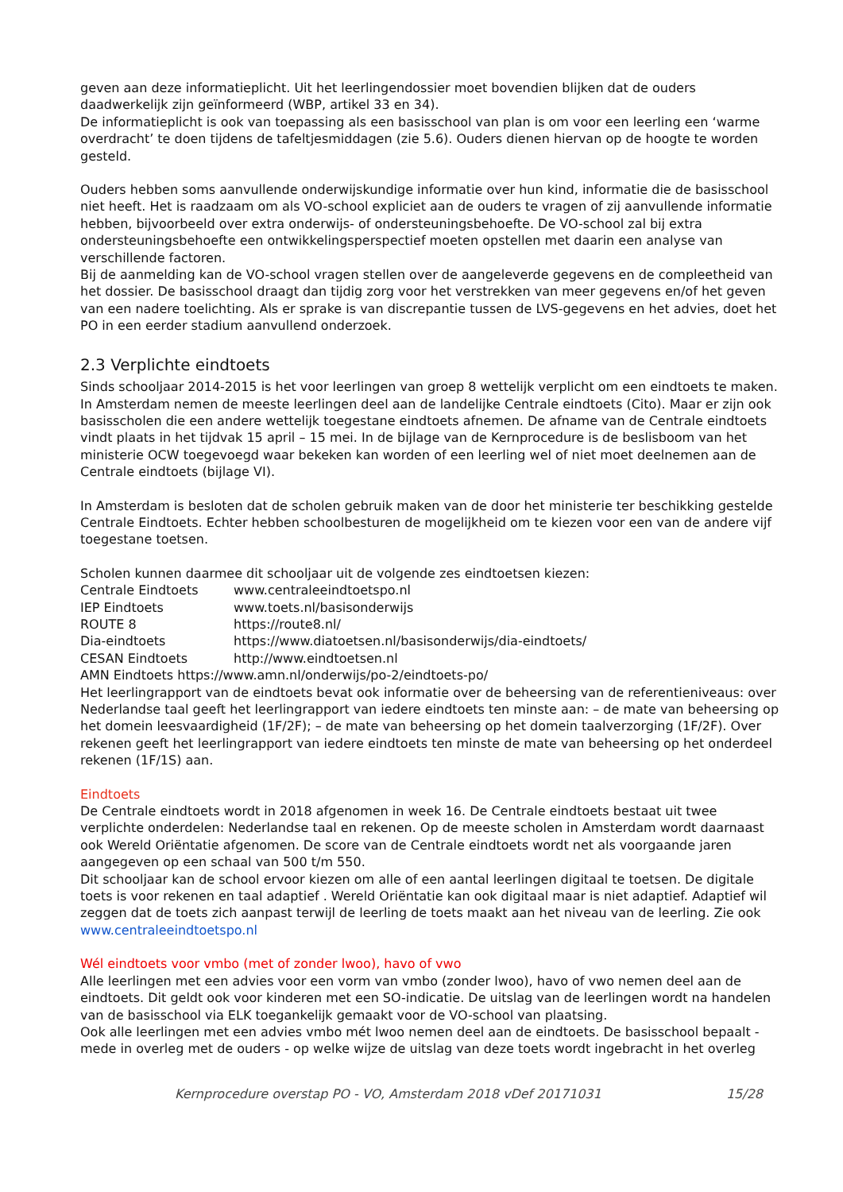geven aan deze informatieplicht. Uit het leerlingendossier moet bovendien blijken dat de ouders daadwerkelijk zijn geïnformeerd (WBP, artikel 33 en 34).
De informatieplicht is ook van toepassing als een basisschool van plan is om voor een leerling een ‘warme overdracht’ te doen tijdens de tafeltjesmiddagen (zie 5.6). Ouders dienen hiervan op de hoogte te worden gesteld.
Ouders hebben soms aanvullende onderwijskundige informatie over hun kind, informatie die de basisschool niet heeft. Het is raadzaam om als VO-school expliciet aan de ouders te vragen of zij aanvullende informatie hebben, bijvoorbeeld over extra onderwijs- of ondersteuningsbehoefte. De VO-school zal bij extra ondersteuningsbehoefte een ontwikkelingsperspectief moeten opstellen met daarin een analyse van verschillende factoren.
Bij de aanmelding kan de VO-school vragen stellen over de aangeleverde gegevens en de compleetheid van het dossier. De basisschool draagt dan tijdig zorg voor het verstrekken van meer gegevens en/of het geven van een nadere toelichting. Als er sprake is van discrepantie tussen de LVS-gegevens en het advies, doet het PO in een eerder stadium aanvullend onderzoek.
2.3 Verplichte eindtoets
Sinds schooljaar 2014-2015 is het voor leerlingen van groep 8 wettelijk verplicht om een eindtoets te maken. In Amsterdam nemen de meeste leerlingen deel aan de landelijke Centrale eindtoets (Cito). Maar er zijn ook basisscholen die een andere wettelijk toegestane eindtoets afnemen. De afname van de Centrale eindtoets vindt plaats in het tijdvak 15 april – 15 mei. In de bijlage van de Kernprocedure is de beslisboom van het ministerie OCW toegevoegd waar bekeken kan worden of een leerling wel of niet moet deelnemen aan de Centrale eindtoets (bijlage VI).
In Amsterdam is besloten dat de scholen gebruik maken van de door het ministerie ter beschikking gestelde Centrale Eindtoets. Echter hebben schoolbesturen de mogelijkheid om te kiezen voor een van de andere vijf toegestane toetsen.
Scholen kunnen daarmee dit schooljaar uit de volgende zes eindtoetsen kiezen:
Centrale Eindtoets www.centraleeindtoetspo.nl
IEP Eindtoets www.toets.nl/basisonderwijs
ROUTE 8 https://route8.nl/
Dia-eindtoets https://www.diatoetsen.nl/basisonderwijs/dia-eindtoets/
CESAN Eindtoets http://www.eindtoetsen.nl
AMN Eindtoets https://www.amn.nl/onderwijs/po-2/eindtoets-po/
Het leerlingrapport van de eindtoets bevat ook informatie over de beheersing van de referentieniveaus: over Nederlandse taal geeft het leerlingrapport van iedere eindtoets ten minste aan: – de mate van beheersing op het domein leesvaardigheid (1F/2F); – de mate van beheersing op het domein taalverzorging (1F/2F). Over rekenen geeft het leerlingrapport van iedere eindtoets ten minste de mate van beheersing op het onderdeel rekenen (1F/1S) aan.
Eindtoets
De Centrale eindtoets wordt in 2018 afgenomen in week 16. De Centrale eindtoets bestaat uit twee verplichte onderdelen: Nederlandse taal en rekenen. Op de meeste scholen in Amsterdam wordt daarnaast ook Wereld Oriëntatie afgenomen. De score van de Centrale eindtoets wordt net als voorgaande jaren aangegeven op een schaal van 500 t/m 550.
Dit schooljaar kan de school ervoor kiezen om alle of een aantal leerlingen digitaal te toetsen. De digitale toets is voor rekenen en taal adaptief . Wereld Oriëntatie kan ook digitaal maar is niet adaptief. Adaptief wil zeggen dat de toets zich aanpast terwijl de leerling de toets maakt aan het niveau van de leerling. Zie ook www.centraleeindtoetspo.nl
Wél eindtoets voor vmbo (met of zonder lwoo), havo of vwo
Alle leerlingen met een advies voor een vorm van vmbo (zonder lwoo), havo of vwo nemen deel aan de eindtoets. Dit geldt ook voor kinderen met een SO-indicatie. De uitslag van de leerlingen wordt na handelen van de basisschool via ELK toegankelijk gemaakt voor de VO-school van plaatsing.
Ook alle leerlingen met een advies vmbo mét lwoo nemen deel aan de eindtoets. De basisschool bepaalt - mede in overleg met de ouders - op welke wijze de uitslag van deze toets wordt ingebracht in het overleg
Kernprocedure overstap PO - VO, Amsterdam 2018 vDef 20171031 15/28